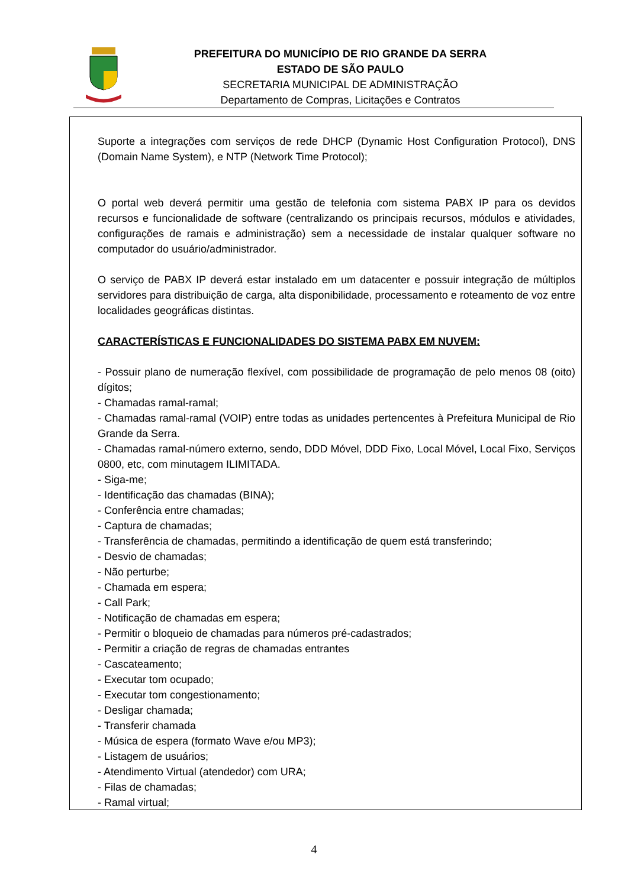PREFEITURA DO MUNICÍPIO DE RIO GRANDE DA SERRA
ESTADO DE SÃO PAULO
SECRETARIA MUNICIPAL DE ADMINISTRAÇÃO
Departamento de Compras, Licitações e Contratos
Suporte a integrações com serviços de rede DHCP (Dynamic Host Configuration Protocol), DNS (Domain Name System), e NTP (Network Time Protocol);
O portal web deverá permitir uma gestão de telefonia com sistema PABX IP para os devidos recursos e funcionalidade de software (centralizando os principais recursos, módulos e atividades, configurações de ramais e administração) sem a necessidade de instalar qualquer software no computador do usuário/administrador.
O serviço de PABX IP deverá estar instalado em um datacenter e possuir integração de múltiplos servidores para distribuição de carga, alta disponibilidade, processamento e roteamento de voz entre localidades geográficas distintas.
CARACTERÍSTICAS E FUNCIONALIDADES DO SISTEMA PABX EM NUVEM:
- Possuir plano de numeração flexível, com possibilidade de programação de pelo menos 08 (oito) dígitos;
- Chamadas ramal-ramal;
- Chamadas ramal-ramal (VOIP) entre todas as unidades pertencentes à Prefeitura Municipal de Rio Grande da Serra.
- Chamadas ramal-número externo, sendo, DDD Móvel, DDD Fixo, Local Móvel, Local Fixo, Serviços 0800, etc, com minutagem ILIMITADA.
- Siga-me;
- Identificação das chamadas (BINA);
- Conferência entre chamadas;
- Captura de chamadas;
- Transferência de chamadas, permitindo a identificação de quem está transferindo;
- Desvio de chamadas;
- Não perturbe;
- Chamada em espera;
- Call Park;
- Notificação de chamadas em espera;
- Permitir o bloqueio de chamadas para números pré-cadastrados;
- Permitir a criação de regras de chamadas entrantes
- Cascateamento;
- Executar tom ocupado;
- Executar tom congestionamento;
- Desligar chamada;
- Transferir chamada
- Música de espera (formato Wave e/ou MP3);
- Listagem de usuários;
- Atendimento Virtual (atendedor) com URA;
- Filas de chamadas;
- Ramal virtual;
4